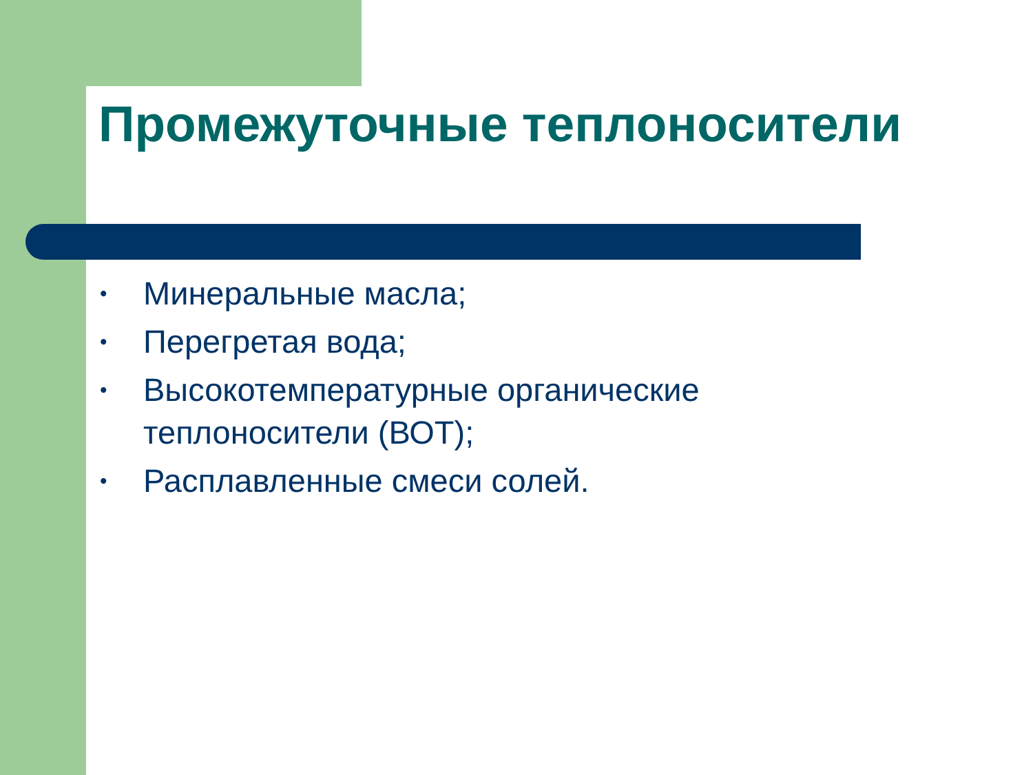Промежуточные теплоносители
• Минеральные масла;
• Перегретая вода;
• Высокотемпературные органические теплоносители (ВОТ);
• Расплавленные смеси солей.